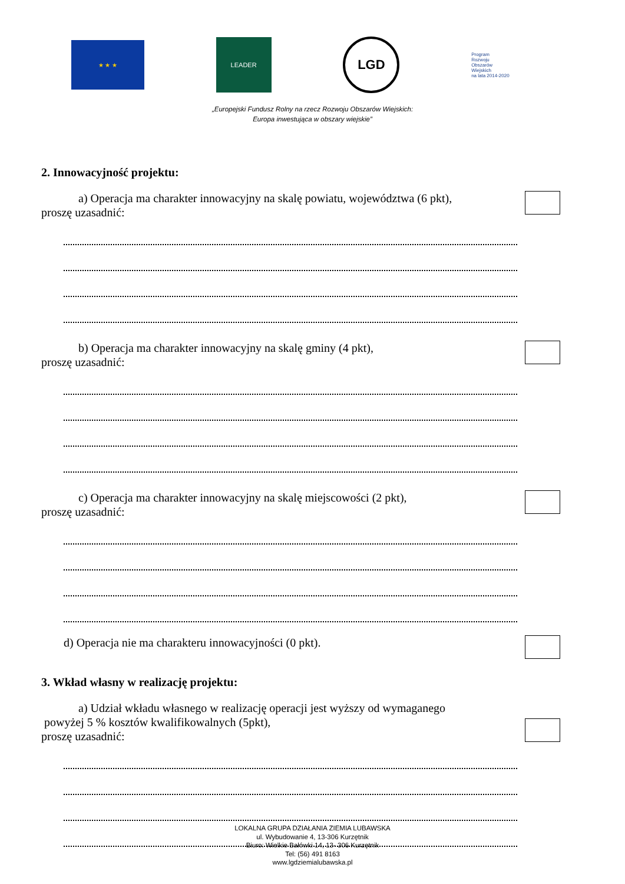★ ★ ★
LEADER
LGD
Program
Rozwoju
Obszarów
Wiejskich
na lata 2014-2020
„Europejski Fundusz Rolny na rzecz Rozwoju Obszarów Wiejskich:
Europa inwestująca w obszary wiejskie”
2. Innowacyjność projektu:
a) Operacja ma charakter innowacyjny na skalę powiatu, województwa (6 pkt),
proszę uzasadnić:
b) Operacja ma charakter innowacyjny na skalę gminy (4 pkt),
proszę uzasadnić:
c) Operacja ma charakter innowacyjny na skalę miejscowości (2 pkt),
proszę uzasadnić:
d) Operacja nie ma charakteru innowacyjności (0 pkt).
3. Wkład własny w realizację projektu:
a) Udział wkładu własnego w realizację operacji jest wyższy od wymaganego
powyżej 5 % kosztów kwalifikowalnych (5pkt),
proszę uzasadnić:
LOKALNA GRUPA DZIAŁANIA ZIEMIA LUBAWSKA
ul. Wybudowanie 4, 13-306 Kurzętnik
Biuro: Wielkie Bałówki 14, 13- 306 Kurzętnik
Tel: (56) 491 8163
www.lgdziemialubawska.pl